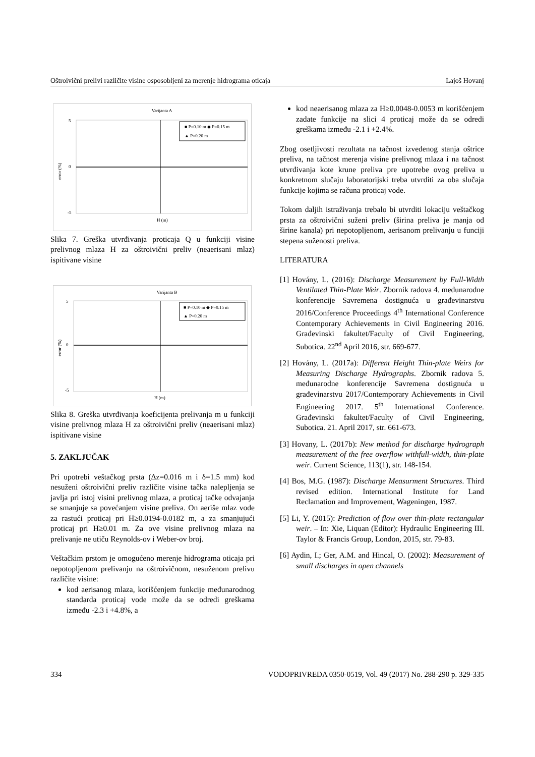Oštroivični prelivi različite visine osposobljeni za merenje hidrograma oticaja Lajoš Hovanj
Varijanta A
5
0
-5
error (%)
H (m)
■ P=0.10 m ◆ P=0.15 m
▲ P=0.20 m
Slika 7. Greška utvrđivanja proticaja Q u funkciji visine prelivnog mlaza H za oštroivični preliv (neaerisani mlaz) ispitivane visine
Varijanta B
5
0
-5
error (%)
H (m)
■ P=0.10 m ◆ P=0.15 m
▲ P=0.20 m
Slika 8. Greška utvrđivanja koeficijenta prelivanja m u funkciji visine prelivnog mlaza H za oštroivični preliv (neaerisani mlaz) ispitivane visine
5. ZAKLJUČAK
Pri upotrebi veštačkog prsta (Δz=0.016 m i δ=1.5 mm) kod nesuženi oštroivični preliv različite visine tačka nalepljenja se javlja pri istoj visini prelivnog mlaza, a proticaj tačke odvajanja se smanjuje sa povećanjem visine preliva. On aeriše mlaz vode za rastući proticaj pri H≥0.0194-0.0182 m, a za smanjujući proticaj pri H≥0.01 m. Za ove visine prelivnog mlaza na prelivanje ne utiču Reynolds-ov i Weber-ov broj.
Veštačkim prstom je omogućeno merenje hidrograma oticaja pri nepotopljenom prelivanju na oštroivičnom, nesuženom prelivu različite visine:
kod aerisanog mlaza, korišćenjem funkcije međunarodnog standarda proticaj vode može da se odredi greškama između -2.3 i +4.8%, a
kod neaerisanog mlaza za H≥0.0048-0.0053 m korišćenjem zadate funkcije na slici 4 proticaj može da se odredi greškama između -2.1 i +2.4%.
Zbog osetljivosti rezultata na tačnost izvedenog stanja oštrice preliva, na tačnost merenja visine prelivnog mlaza i na tačnost utvrđivanja kote krune preliva pre upotrebe ovog preliva u konkretnom slučaju laboratorijski treba utvrditi za oba slučaja funkcije kojima se računa proticaj vode.
Tokom daljih istraživanja trebalo bi utvrditi lokaciju veštačkog prsta za oštroivični suženi preliv (širina preliva je manja od širine kanala) pri nepotopljenom, aerisanom prelivanju u funciji stepena suženosti preliva.
LITERATURA
[1] Hovány, L. (2016): Discharge Measurement by Full-Width Ventilated Thin-Plate Weir. Zbornik radova 4. međunarodne konferencije Savremena dostignuća u građevinarstvu 2016/Conference Proceedings 4<sup>th</sup> International Conference Contemporary Achievements in Civil Engineering 2016. Građevinski fakultet/Faculty of Civil Engineering, Subotica. 22<sup>nd</sup> April 2016, str. 669-677.
[2] Hovány, L. (2017a): Different Height Thin-plate Weirs for Measuring Discharge Hydrographs. Zbornik radova 5. međunarodne konferencije Savremena dostignuća u građevinarstvu 2017/Contemporary Achievements in Civil Engineering 2017. 5<sup>th</sup> International Conference. Građevinski fakultet/Faculty of Civil Engineering, Subotica. 21. April 2017, str. 661-673.
[3] Hovany, L. (2017b): New method for discharge hydrograph measurement of the free overflow withfull-width, thin-plate weir. Current Science, 113(1), str. 148-154.
[4] Bos, M.G. (1987): Discharge Measurment Structures. Third revised edition. International Institute for Land Reclamation and Improvement, Wageningen, 1987.
[5] Li, Y. (2015): Prediction of flow over thin-plate rectangular weir. – In: Xie, Liquan (Editor): Hydraulic Engineering III. Taylor & Francis Group, London, 2015, str. 79-83.
[6] Aydin, I.; Ger, A.M. and Hincal, O. (2002): Measurement of small discharges in open channels
334 VODOPRIVREDA 0350-0519, Vol. 49 (2017) No. 288-290 p. 329-335